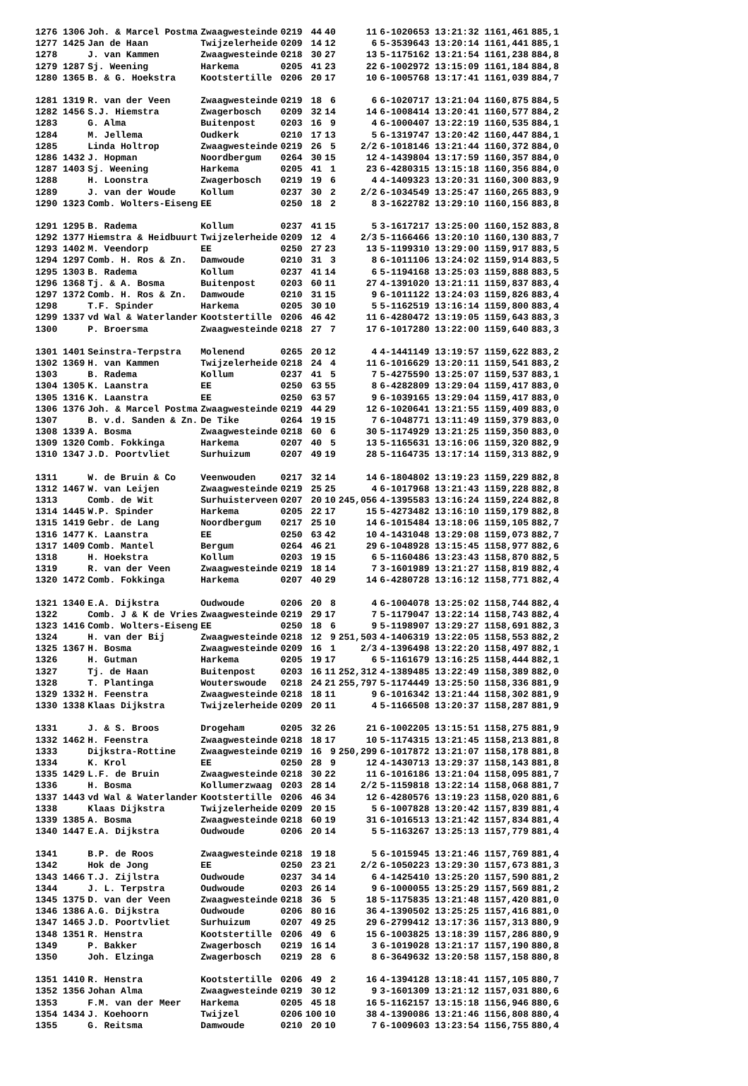| 1276 1306 | Joh. & Marcel Postma | Zwaagwesteinde | 0219 | 44 | 40 | 11 | 6-1020653 13:21:32 1161,461 | 885,1 |
| 1277 1425 | Jan de Haan | Twijzelerheide | 0209 | 14 | 12 | 6 | 5-3539643 13:20:14 1161,441 | 885,1 |
| 1278 | J. van Kammen | Zwaagwesteinde | 0218 | 30 | 27 | 13 | 5-1175162 13:21:54 1161,238 | 884,8 |
| 1279 1287 | Sj. Weening | Harkema | 0205 | 41 | 23 | 22 | 6-1002972 13:15:09 1161,184 | 884,8 |
| 1280 1365 | B. & G. Hoekstra | Kootstertille | 0206 | 20 | 17 | 10 | 6-1005768 13:17:41 1161,039 | 884,7 |
| 1281 1319 | R. van der Veen | Zwaagwesteinde | 0219 | 18 | 6 | 6 | 6-1020717 13:21:04 1160,875 | 884,5 |
| 1282 1456 | S.J. Hiemstra | Zwagerbosch | 0209 | 32 | 14 | 14 | 6-1008414 13:20:41 1160,577 | 884,2 |
| 1283 | G. Alma | Buitenpost | 0203 | 16 | 9 | 4 | 6-1000407 13:22:19 1160,535 | 884,1 |
| 1284 | M. Jellema | Oudkerk | 0210 | 17 | 13 | 5 | 6-1319747 13:20:42 1160,447 | 884,1 |
| 1285 | Linda Holtrop | Zwaagwesteinde | 0219 | 26 | 5 | 2/2 | 6-1018146 13:21:44 1160,372 | 884,0 |
| 1286 1432 | J. Hopman | Noordbergum | 0264 | 30 | 15 | 12 | 4-1439804 13:17:59 1160,357 | 884,0 |
| 1287 1403 | Sj. Weening | Harkema | 0205 | 41 | 1 | 23 | 6-4280315 13:15:18 1160,356 | 884,0 |
| 1288 | H. Loonstra | Zwagerbosch | 0219 | 19 | 6 | 4 | 4-1409323 13:20:31 1160,300 | 883,9 |
| 1289 | J. van der Woude | Kollum | 0237 | 30 | 2 | 2/2 | 6-1034549 13:25:47 1160,265 | 883,9 |
| 1290 1323 | Comb. Wolters-Eiseng | EE | 0250 | 18 | 2 | 8 | 3-1622782 13:29:10 1160,156 | 883,8 |
| 1291 1295 | B. Radema | Kollum | 0237 | 41 | 15 | 5 | 3-1617217 13:25:00 1160,152 | 883,8 |
| 1292 1377 | Hiemstra & Heidbuurt | Twijzelerheide | 0209 | 12 | 4 | 2/3 | 5-1166466 13:20:10 1160,130 | 883,7 |
| 1293 1402 | M. Veendorp | EE | 0250 | 27 | 23 | 13 | 5-1199310 13:29:00 1159,917 | 883,5 |
| 1294 1297 | Comb. H. Ros & Zn. | Damwoude | 0210 | 31 | 3 | 8 | 6-1011106 13:24:02 1159,914 | 883,5 |
| 1295 1303 | B. Radema | Kollum | 0237 | 41 | 14 | 6 | 5-1194168 13:25:03 1159,888 | 883,5 |
| 1296 1368 | Tj. & A. Bosma | Buitenpost | 0203 | 60 | 11 | 27 | 4-1391020 13:21:11 1159,837 | 883,4 |
| 1297 1372 | Comb. H. Ros & Zn. | Damwoude | 0210 | 31 | 15 | 9 | 6-1011122 13:24:03 1159,826 | 883,4 |
| 1298 | T.F. Spinder | Harkema | 0205 | 30 | 10 | 5 | 5-1162519 13:16:14 1159,800 | 883,4 |
| 1299 1337 | vd Wal & Waterlander | Kootstertille | 0206 | 46 | 42 | 11 | 6-4280472 13:19:05 1159,643 | 883,3 |
| 1300 | P. Broersma | Zwaagwesteinde | 0218 | 27 | 7 | 17 | 6-1017280 13:22:00 1159,640 | 883,3 |
| 1301 1401 | Seinstra-Terpstra | Molenend | 0265 | 20 | 12 | 4 | 4-1441149 13:19:57 1159,622 | 883,2 |
| 1302 1369 | H. van Kammen | Twijzelerheide | 0218 | 24 | 4 | 11 | 6-1016629 13:20:11 1159,541 | 883,2 |
| 1303 | B. Radema | Kollum | 0237 | 41 | 5 | 7 | 5-4275590 13:25:07 1159,537 | 883,1 |
| 1304 1305 | K. Laanstra | EE | 0250 | 63 | 55 | 8 | 6-4282809 13:29:04 1159,417 | 883,0 |
| 1305 1316 | K. Laanstra | EE | 0250 | 63 | 57 | 9 | 6-1039165 13:29:04 1159,417 | 883,0 |
| 1306 1376 | Joh. & Marcel Postma | Zwaagwesteinde | 0219 | 44 | 29 | 12 | 6-1020641 13:21:55 1159,409 | 883,0 |
| 1307 | B. v.d. Sanden & Zn. | De Tike | 0264 | 19 | 15 | 7 | 6-1048771 13:11:49 1159,379 | 883,0 |
| 1308 1339 | A. Bosma | Zwaagwesteinde | 0218 | 60 | 6 | 30 | 5-1174929 13:21:25 1159,350 | 883,0 |
| 1309 1320 | Comb. Fokkinga | Harkema | 0207 | 40 | 5 | 13 | 5-1165631 13:16:06 1159,320 | 882,9 |
| 1310 1347 | J.D. Poortvliet | Surhuizum | 0207 | 49 | 19 | 28 | 5-1164735 13:17:14 1159,313 | 882,9 |
| 1311 | W. de Bruin & Co | Veenwouden | 0217 | 32 | 14 | 14 | 6-1804802 13:19:23 1159,229 | 882,8 |
| 1312 1467 | W. van Leijen | Zwaagwesteinde | 0219 | 25 | 25 | 4 | 6-1017968 13:21:43 1159,228 | 882,8 |
| 1313 | Comb. de Wit | Surhuisterveen | 0207 | 20 | 10 | 245,056 | 4-1395583 13:16:24 1159,224 | 882,8 |
| 1314 1445 | W.P. Spinder | Harkema | 0205 | 22 | 17 | 15 | 5-4273482 13:16:10 1159,179 | 882,8 |
| 1315 1419 | Gebr. de Lang | Noordbergum | 0217 | 25 | 10 | 14 | 6-1015484 13:18:06 1159,105 | 882,7 |
| 1316 1477 | K. Laanstra | EE | 0250 | 63 | 42 | 10 | 4-1431048 13:29:08 1159,073 | 882,7 |
| 1317 1409 | Comb. Mantel | Bergum | 0264 | 46 | 21 | 29 | 6-1048928 13:15:45 1158,977 | 882,6 |
| 1318 | H. Hoekstra | Kollum | 0203 | 19 | 15 | 6 | 5-1160486 13:23:43 1158,870 | 882,5 |
| 1319 | R. van der Veen | Zwaagwesteinde | 0219 | 18 | 14 | 7 | 3-1601989 13:21:27 1158,819 | 882,4 |
| 1320 1472 | Comb. Fokkinga | Harkema | 0207 | 40 | 29 | 14 | 6-4280728 13:16:12 1158,771 | 882,4 |
| 1321 1340 | E.A. Dijkstra | Oudwoude | 0206 | 20 | 8 | 4 | 6-1004078 13:25:02 1158,744 | 882,4 |
| 1322 | Comb. J & K de Vries | Zwaagwesteinde | 0219 | 29 | 17 | 7 | 5-1179047 13:22:14 1158,743 | 882,4 |
| 1323 1416 | Comb. Wolters-Eiseng | EE | 0250 | 18 | 6 | 9 | 5-1198907 13:29:27 1158,691 | 882,3 |
| 1324 | H. van der Bij | Zwaagwesteinde | 0218 | 12 | 9 | 251,503 | 4-1406319 13:22:05 1158,553 | 882,2 |
| 1325 1367 | H. Bosma | Zwaagwesteinde | 0209 | 16 | 1 | 2/3 | 4-1396498 13:22:20 1158,497 | 882,1 |
| 1326 | H. Gutman | Harkema | 0205 | 19 | 17 | 6 | 5-1161679 13:16:25 1158,444 | 882,1 |
| 1327 | Tj. de Haan | Buitenpost | 0203 | 16 | 11 | 252,312 | 4-1389485 13:22:49 1158,389 | 882,0 |
| 1328 | T. Plantinga | Wouterswoude | 0218 | 24 | 21 | 255,797 | 5-1174449 13:25:50 1158,336 | 881,9 |
| 1329 1332 | H. Feenstra | Zwaagwesteinde | 0218 | 18 | 11 | 9 | 6-1016342 13:21:44 1158,302 | 881,9 |
| 1330 1338 | Klaas Dijkstra | Twijzelerheide | 0209 | 20 | 11 | 4 | 5-1166508 13:20:37 1158,287 | 881,9 |
| 1331 | J. & S. Broos | Drogeham | 0205 | 32 | 26 | 21 | 6-1002205 13:15:51 1158,275 | 881,9 |
| 1332 1462 | H. Feenstra | Zwaagwesteinde | 0218 | 18 | 17 | 10 | 5-1174315 13:21:45 1158,213 | 881,8 |
| 1333 | Dijkstra-Rottine | Zwaagwesteinde | 0219 | 16 | 9 | 250,299 | 6-1017872 13:21:07 1158,178 | 881,8 |
| 1334 | K. Krol | EE | 0250 | 28 | 9 | 12 | 4-1430713 13:29:37 1158,143 | 881,8 |
| 1335 1429 | L.F. de Bruin | Zwaagwesteinde | 0218 | 30 | 22 | 11 | 6-1016186 13:21:04 1158,095 | 881,7 |
| 1336 | H. Bosma | Kollumerzwaag | 0203 | 28 | 14 | 2/2 | 5-1159818 13:22:14 1158,068 | 881,7 |
| 1337 1443 | vd Wal & Waterlander | Kootstertille | 0206 | 46 | 34 | 12 | 6-4280576 13:19:23 1158,020 | 881,6 |
| 1338 | Klaas Dijkstra | Twijzelerheide | 0209 | 20 | 15 | 5 | 6-1007828 13:20:42 1157,839 | 881,4 |
| 1339 1385 | A. Bosma | Zwaagwesteinde | 0218 | 60 | 19 | 31 | 6-1016513 13:21:42 1157,834 | 881,4 |
| 1340 1447 | E.A. Dijkstra | Oudwoude | 0206 | 20 | 14 | 5 | 5-1163267 13:25:13 1157,779 | 881,4 |
| 1341 | B.P. de Roos | Zwaagwesteinde | 0218 | 19 | 18 | 5 | 6-1015945 13:21:46 1157,769 | 881,4 |
| 1342 | Hok de Jong | EE | 0250 | 23 | 21 | 2/2 | 6-1050223 13:29:30 1157,673 | 881,3 |
| 1343 1466 | T.J. Zijlstra | Oudwoude | 0237 | 34 | 14 | 6 | 4-1425410 13:25:20 1157,590 | 881,2 |
| 1344 | J. L. Terpstra | Oudwoude | 0203 | 26 | 14 | 9 | 6-1000055 13:25:29 1157,569 | 881,2 |
| 1345 1375 | D. van der Veen | Zwaagwesteinde | 0218 | 36 | 5 | 18 | 5-1175835 13:21:48 1157,420 | 881,0 |
| 1346 1386 | A.G. Dijkstra | Oudwoude | 0206 | 80 | 16 | 36 | 4-1390502 13:25:25 1157,416 | 881,0 |
| 1347 1465 | J.D. Poortvliet | Surhuizum | 0207 | 49 | 25 | 29 | 6-2799412 13:17:36 1157,313 | 880,9 |
| 1348 1351 | R. Henstra | Kootstertille | 0206 | 49 | 6 | 15 | 6-1003825 13:18:39 1157,286 | 880,9 |
| 1349 | P. Bakker | Zwagerbosch | 0219 | 16 | 14 | 3 | 6-1019028 13:21:17 1157,190 | 880,8 |
| 1350 | Joh. Elzinga | Zwagerbosch | 0219 | 28 | 6 | 8 | 6-3649632 13:20:58 1157,158 | 880,8 |
| 1351 1410 | R. Henstra | Kootstertille | 0206 | 49 | 2 | 16 | 4-1394128 13:18:41 1157,105 | 880,7 |
| 1352 1356 | Johan Alma | Zwaagwesteinde | 0219 | 30 | 12 | 9 | 3-1601309 13:21:12 1157,031 | 880,6 |
| 1353 | F.M. van der Meer | Harkema | 0205 | 45 | 18 | 16 | 5-1162157 13:15:18 1156,946 | 880,6 |
| 1354 1434 | J. Koehoorn | Twijzel | 0206 | 100 | 10 | 38 | 4-1390086 13:21:46 1156,808 | 880,4 |
| 1355 | G. Reitsma | Damwoude | 0210 | 20 | 10 | 7 | 6-1009603 13:23:54 1156,755 | 880,4 |